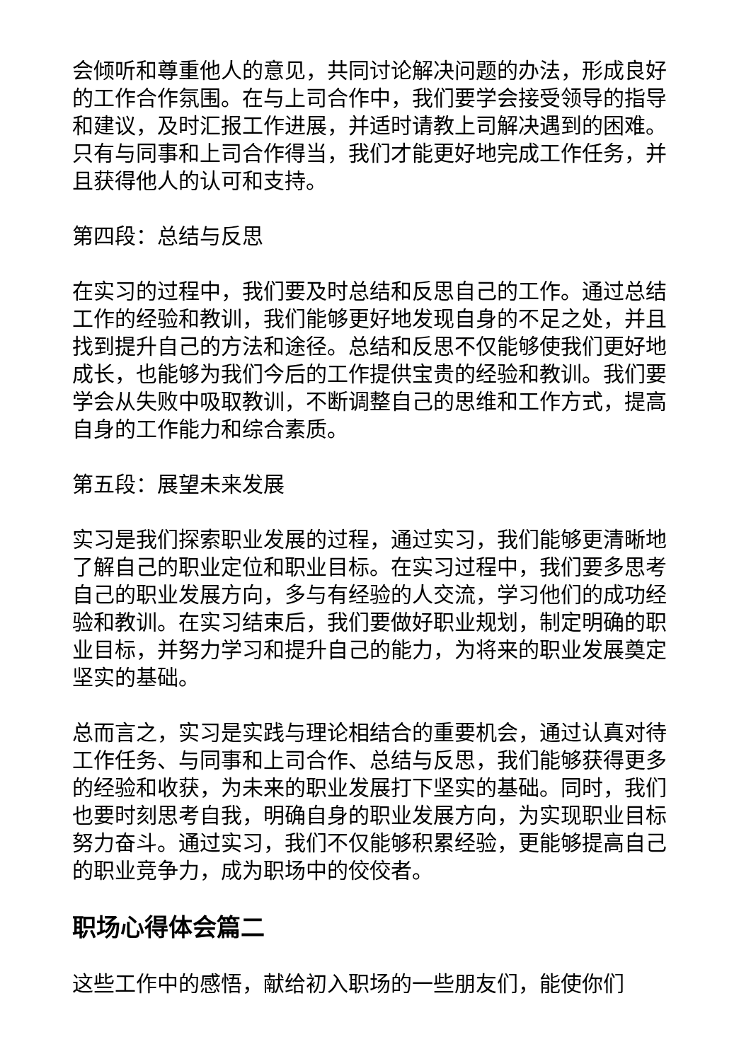会倾听和尊重他人的意见，共同讨论解决问题的办法，形成良好的工作合作氛围。在与上司合作中，我们要学会接受领导的指导和建议，及时汇报工作进展，并适时请教上司解决遇到的困难。只有与同事和上司合作得当，我们才能更好地完成工作任务，并且获得他人的认可和支持。
第四段：总结与反思
在实习的过程中，我们要及时总结和反思自己的工作。通过总结工作的经验和教训，我们能够更好地发现自身的不足之处，并且找到提升自己的方法和途径。总结和反思不仅能够使我们更好地成长，也能够为我们今后的工作提供宝贵的经验和教训。我们要学会从失败中吸取教训，不断调整自己的思维和工作方式，提高自身的工作能力和综合素质。
第五段：展望未来发展
实习是我们探索职业发展的过程，通过实习，我们能够更清晰地了解自己的职业定位和职业目标。在实习过程中，我们要多思考自己的职业发展方向，多与有经验的人交流，学习他们的成功经验和教训。在实习结束后，我们要做好职业规划，制定明确的职业目标，并努力学习和提升自己的能力，为将来的职业发展奠定坚实的基础。
总而言之，实习是实践与理论相结合的重要机会，通过认真对待工作任务、与同事和上司合作、总结与反思，我们能够获得更多的经验和收获，为未来的职业发展打下坚实的基础。同时，我们也要时刻思考自我，明确自身的职业发展方向，为实现职业目标努力奋斗。通过实习，我们不仅能够积累经验，更能够提高自己的职业竞争力，成为职场中的佼佼者。
职场心得体会篇二
这些工作中的感悟，献给初入职场的一些朋友们，能使你们